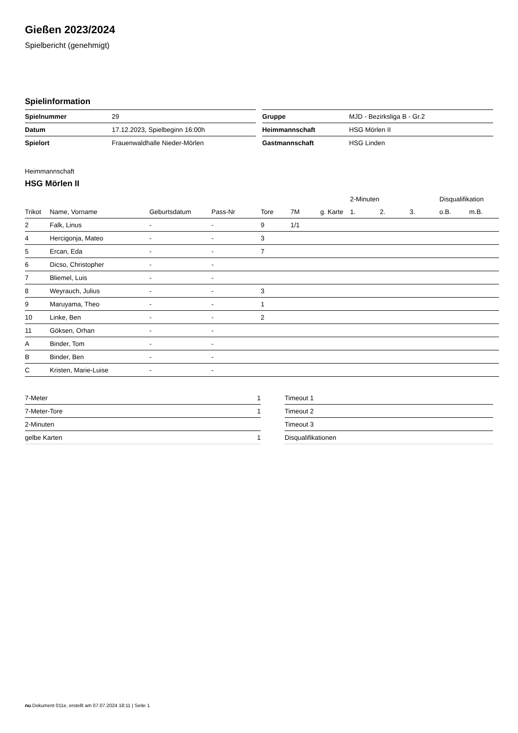Gießen 2023/2024
Spielbericht (genehmigt)
Spielinformation
| Spielnummer | 29 |
| Datum | 17.12.2023, Spielbeginn 16:00h |
| Spielort | Frauenwaldhalle Nieder-Mörlen |
| Gruppe | MJD - Bezirksliga B - Gr.2 |
| Heimmannschaft | HSG Mörlen II |
| Gastmannschaft | HSG Linden |
Heimmannschaft
HSG Mörlen II
| | | | | | | | 2-Minuten | | | Disqualifikation | |
| --- | --- | --- | --- | --- | --- | --- | --- | --- | --- | --- | --- |
| Trikot | Name, Vorname | Geburtsdatum | Pass-Nr | Tore | 7M | g. Karte | 1. | 2. | 3. | o.B. | m.B. |
| 2 | Falk, Linus | - | - | 9 | 1/1 | | | | | | |
| 4 | Hercigonja, Mateo | - | - | 3 | | | | | | | |
| 5 | Ercan, Eda | - | - | 7 | | | | | | | |
| 6 | Dicso, Christopher | - | - | | | | | | | | |
| 7 | Bliemel, Luis | - | - | | | | | | | | |
| 8 | Weyrauch, Julius | - | - | 3 | | | | | | | |
| 9 | Maruyama, Theo | - | - | 1 | | | | | | | |
| 10 | Linke, Ben | - | - | 2 | | | | | | | |
| 11 | Göksen, Orhan | - | - | | | | | | | | |
| A | Binder, Tom | - | - | | | | | | | | |
| B | Binder, Ben | - | - | | | | | | | | |
| C | Kristen, Marie-Luise | - | - | | | | | | | | |
| 7-Meter | 1 |
| 7-Meter-Tore | 1 |
| 2-Minuten | |
| gelbe Karten | 1 |
| Timeout 1 |
| Timeout 2 |
| Timeout 3 |
| Disqualifikationen |
nu.Dokument 011e, erstellt am 07.07.2024 18:11 | Seite 1